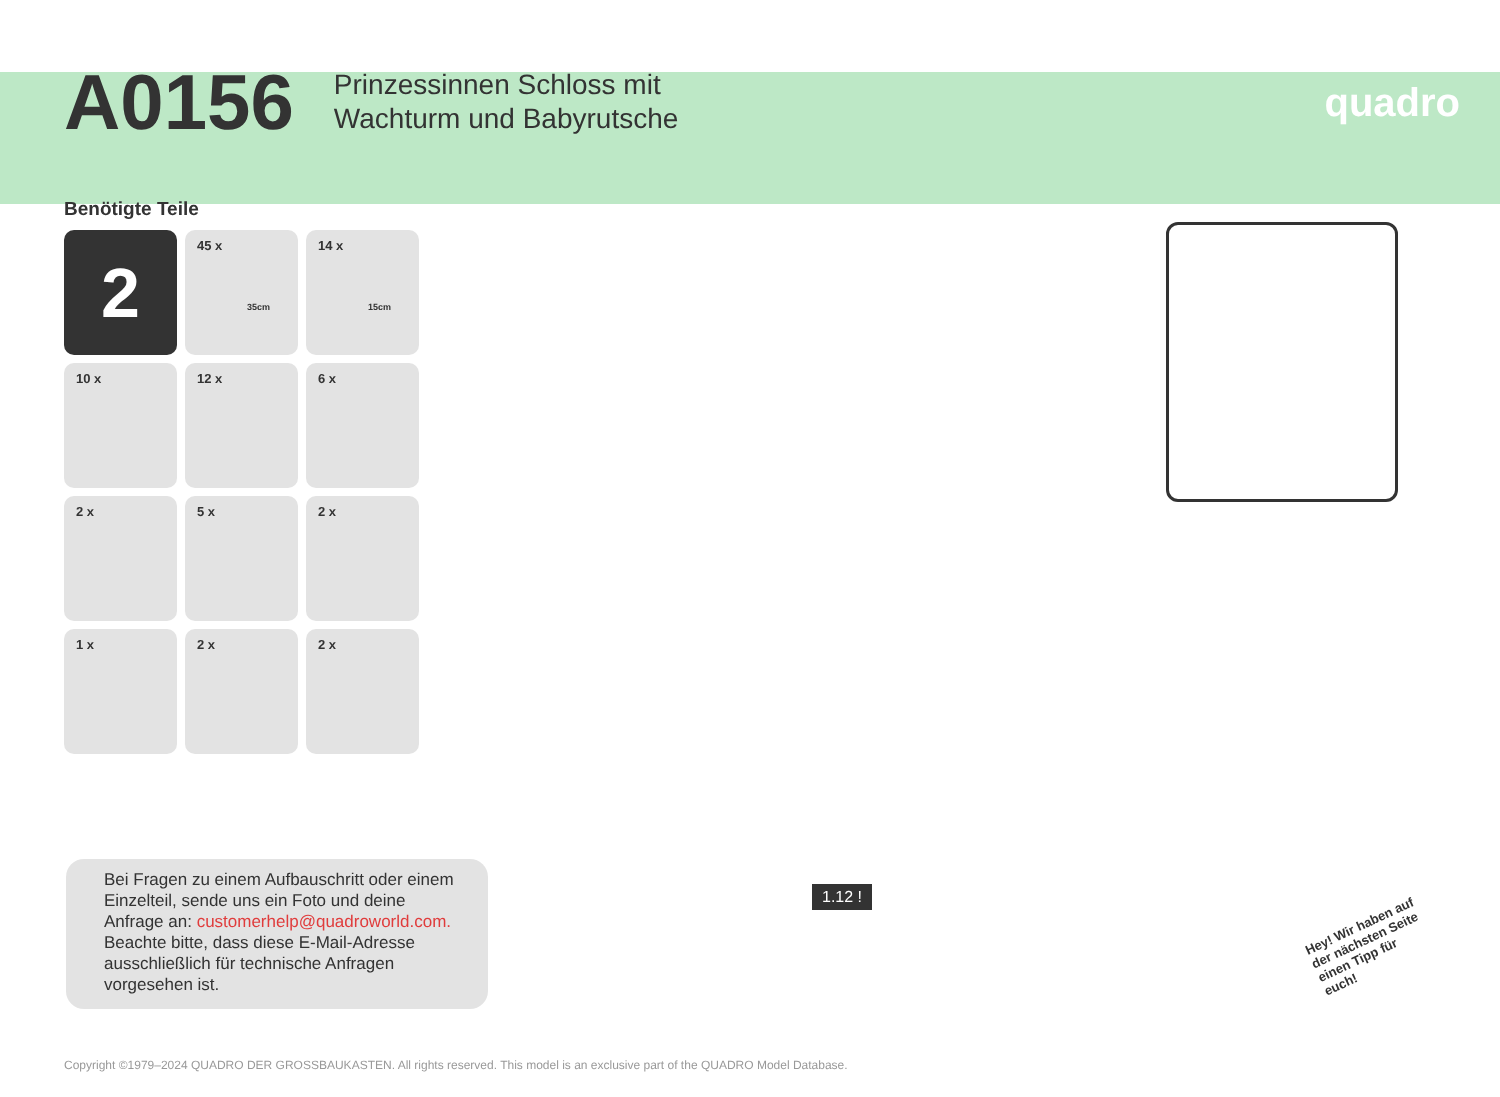A0156
Prinzessinnen Schloss mit
Wachturm und Babyrutsche
quadro
Benötigte Teile
2
45 x
35cm
14 x
15cm
10 x
12 x
6 x
2 x
5 x
2 x
1 x
2 x
2 x
1.12 !
Hey! Wir haben auf der nächsten Seite einen Tipp für euch!
Bei Fragen zu einem Aufbauschritt oder einem Einzelteil, sende uns ein Foto und deine Anfrage an: customerhelp@quadroworld.com. Beachte bitte, dass diese E-Mail-Adresse ausschließlich für technische Anfragen vorgesehen ist.
Copyright ©1979–2024 QUADRO DER GROSSBAUKASTEN. All rights reserved. This model is an exclusive part of the QUADRO Model Database.